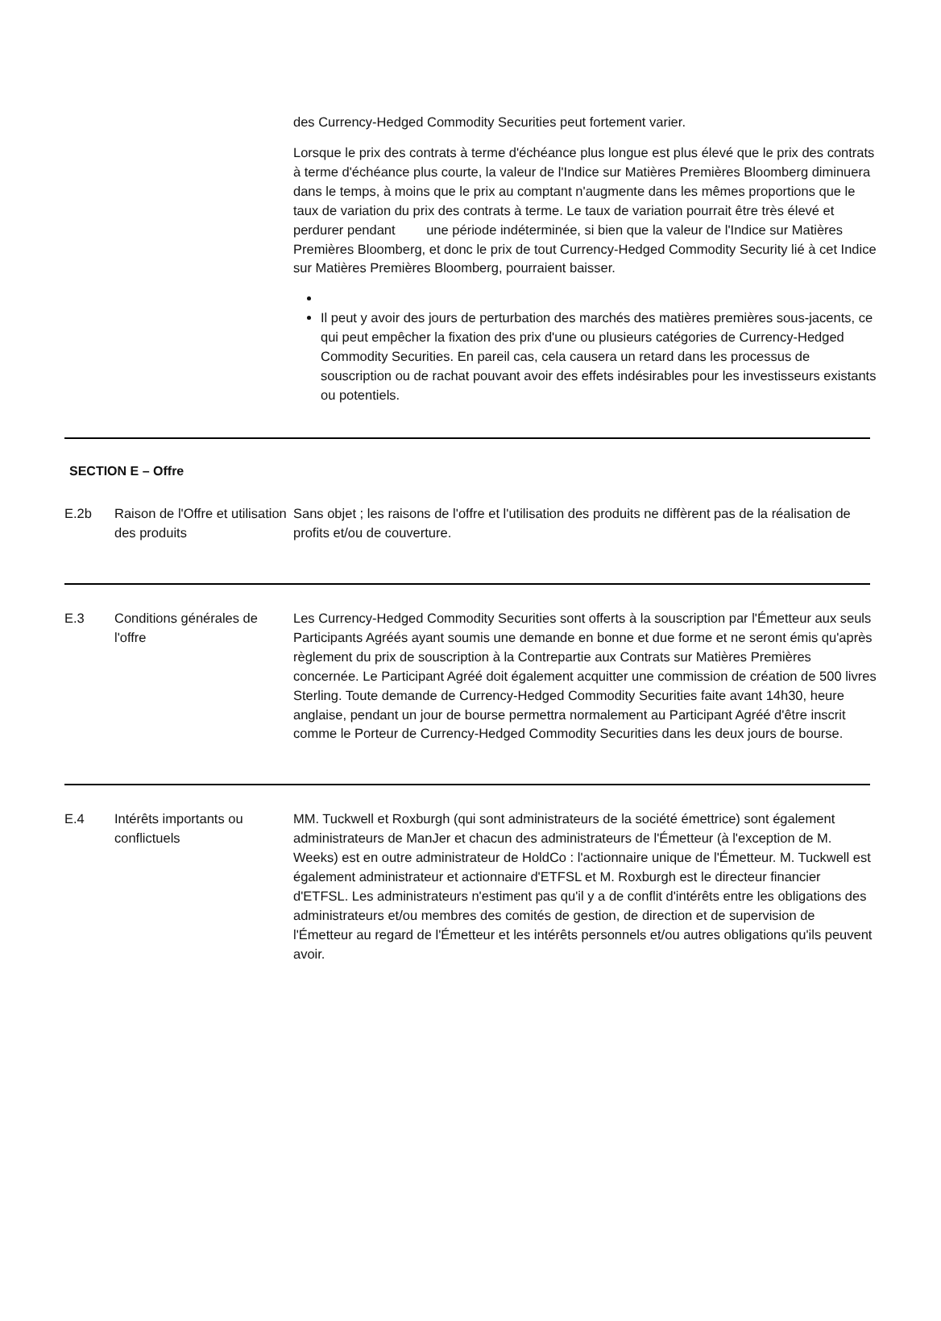des Currency-Hedged Commodity Securities peut fortement varier.
Lorsque le prix des contrats à terme d'échéance plus longue est plus élevé que le prix des contrats à terme d'échéance plus courte, la valeur de l'Indice sur Matières Premières Bloomberg diminuera dans le temps, à moins que le prix au comptant n'augmente dans les mêmes proportions que le taux de variation du prix des contrats à terme. Le taux de variation pourrait être très élevé et perdurer pendant une période indéterminée, si bien que la valeur de l'Indice sur Matières Premières Bloomberg, et donc le prix de tout Currency-Hedged Commodity Security lié à cet Indice sur Matières Premières Bloomberg, pourraient baisser.
Il peut y avoir des jours de perturbation des marchés des matières premières sous-jacents, ce qui peut empêcher la fixation des prix d'une ou plusieurs catégories de Currency-Hedged Commodity Securities. En pareil cas, cela causera un retard dans les processus de souscription ou de rachat pouvant avoir des effets indésirables pour les investisseurs existants ou potentiels.
SECTION E – Offre
| E.2b | Raison de l'Offre et utilisation des produits | Sans objet ; les raisons de l'offre et l'utilisation des produits ne diffèrent pas de la réalisation de profits et/ou de couverture. |
| E.3 | Conditions générales de l'offre | Les Currency-Hedged Commodity Securities sont offerts à la souscription par l'Émetteur aux seuls Participants Agréés ayant soumis une demande en bonne et due forme et ne seront émis qu'après règlement du prix de souscription à la Contrepartie aux Contrats sur Matières Premières concernée. Le Participant Agréé doit également acquitter une commission de création de 500 livres Sterling. Toute demande de Currency-Hedged Commodity Securities faite avant 14h30, heure anglaise, pendant un jour de bourse permettra normalement au Participant Agréé d'être inscrit comme le Porteur de Currency-Hedged Commodity Securities dans les deux jours de bourse. |
| E.4 | Intérêts importants ou conflictuels | MM. Tuckwell et Roxburgh (qui sont administrateurs de la société émettrice) sont également administrateurs de ManJer et chacun des administrateurs de l'Émetteur (à l'exception de M. Weeks) est en outre administrateur de HoldCo : l'actionnaire unique de l'Émetteur. M. Tuckwell est également administrateur et actionnaire d'ETFSL et M. Roxburgh est le directeur financier d'ETFSL. Les administrateurs n'estiment pas qu'il y a de conflit d'intérêts entre les obligations des administrateurs et/ou membres des comités de gestion, de direction et de supervision de l'Émetteur au regard de l'Émetteur et les intérêts personnels et/ou autres obligations qu'ils peuvent avoir. |